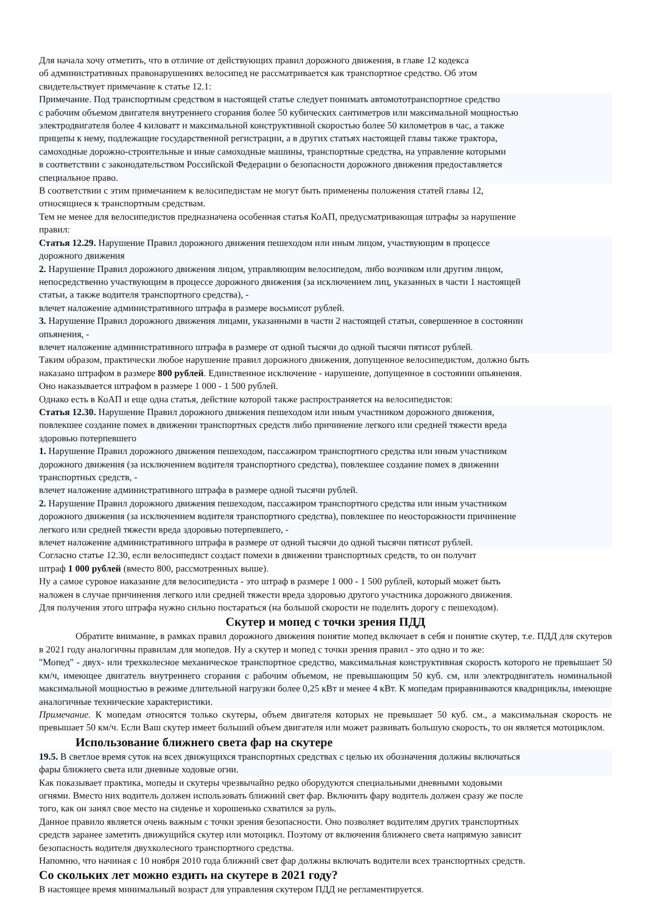Для начала хочу отметить, что в отличие от действующих правил дорожного движения, в главе 12 кодекса
об административных правонарушениях велосипед не рассматривается как транспортное средство. Об этом
свидетельствует примечание к статье 12.1:
Примечание. Под транспортным средством в настоящей статье следует понимать автомототранспортное средство
с рабочим объемом двигателя внутреннего сгорания более 50 кубических сантиметров или максимальной мощностью
электродвигателя более 4 киловатт и максимальной конструктивной скоростью более 50 километров в час, а также
прицепы к нему, подлежащие государственной регистрации, а в других статьях настоящей главы также трактора,
самоходные дорожно-строительные и иные самоходные машины, транспортные средства, на управление которыми
в соответствии с законодательством Российской Федерации о безопасности дорожного движения предоставляется
специальное право.
В соответствии с этим примечанием к велосипедистам не могут быть применены положения статей главы 12,
относящиеся к транспортным средствам.
Тем не менее для велосипедистов предназначена особенная статья КоАП, предусматривающая штрафы за нарушение
правил:
Статья 12.29. Нарушение Правил дорожного движения пешеходом или иным лицом, участвующим в процессе
дорожного движения
2. Нарушение Правил дорожного движения лицом, управляющим велосипедом, либо возчиком или другим лицом,
непосредственно участвующим в процессе дорожного движения (за исключением лиц, указанных в части 1 настоящей
статьи, а также водителя транспортного средства), -
влечет наложение административного штрафа в размере восьмисот рублей.
3. Нарушение Правил дорожного движения лицами, указанными в части 2 настоящей статьи, совершенное в состоянии
опьянения, -
влечет наложение административного штрафа в размере от одной тысячи до одной тысячи пятисот рублей.
Таким образом, практически любое нарушение правил дорожного движения, допущенное велосипедистом, должно быть
наказано штрафом в размере 800 рублей. Единственное исключение - нарушение, допущенное в состоянии опьянения.
Оно наказывается штрафом в размере 1 000 - 1 500 рублей.
Однако есть в КоАП и еще одна статья, действие которой также распространяется на велосипедистов:
Статья 12.30. Нарушение Правил дорожного движения пешеходом или иным участником дорожного движения,
повлекшее создание помех в движении транспортных средств либо причинение легкого или средней тяжести вреда
здоровью потерпевшего
1. Нарушение Правил дорожного движения пешеходом, пассажиром транспортного средства или иным участником
дорожного движения (за исключением водителя транспортного средства), повлекшее создание помех в движении
транспортных средств, -
влечет наложение административного штрафа в размере одной тысячи рублей.
2. Нарушение Правил дорожного движения пешеходом, пассажиром транспортного средства или иным участником
дорожного движения (за исключением водителя транспортного средства), повлекшее по неосторожности причинение
легкого или средней тяжести вреда здоровью потерпевшего, -
влечет наложение административного штрафа в размере от одной тысячи до одной тысячи пятисот рублей.
Согласно статье 12.30, если велосипедист создаст помехи в движении транспортных средств, то он получит
штраф 1 000 рублей (вместо 800, рассмотренных выше).
Ну а самое суровое наказание для велосипедиста - это штраф в размере 1 000 - 1 500 рублей, который может быть
наложен в случае причинения легкого или средней тяжести вреда здоровью другого участника дорожного движения.
Для получения этого штрафа нужно сильно постараться (на большой скорости не поделить дорогу с пешеходом).
Скутер и мопед с точки зрения ПДД
Обратите внимание, в рамках правил дорожного движения понятие мопед включает в себя и понятие скутер, т.е. ПДД для скутеров в 2021 году аналогичны правилам для мопедов. Ну а скутер и мопед с точки зрения правил - это одно и то же:
"Мопед" - двух- или трехколесное механическое транспортное средство, максимальная конструктивная скорость которого не превышает 50 км/ч, имеющее двигатель внутреннего сгорания с рабочим объемом, не превышающим 50 куб. см, или электродвигатель номинальной максимальной мощностью в режиме длительной нагрузки более 0,25 кВт и менее 4 кВт. К мопедам приравниваются квадрициклы, имеющие аналогичные технические характеристики.
Примечание. К мопедам относятся только скутеры, объем двигателя которых не превышает 50 куб. см., а максимальная скорость не превышает 50 км/ч. Если Ваш скутер имеет больший объем двигателя или может развивать большую скорость, то он является мотоциклом.
Использование ближнего света фар на скутере
19.5. В светлое время суток на всех движущихся транспортных средствах с целью их обозначения должны включаться
фары ближнего света или дневные ходовые огни.
Как показывает практика, мопеды и скутеры чрезвычайно редко оборудуются специальными дневными ходовыми
огнями. Вместо них водитель должен использовать ближний свет фар. Включить фару водитель должен сразу же после
того, как он занял свое место на сиденье и хорошенько схватился за руль.
Данное правило является очень важным с точки зрения безопасности. Оно позволяет водителям других транспортных
средств заранее заметить движущийся скутер или мотоцикл. Поэтому от включения ближнего света напрямую зависит
безопасность водителя двухколесного транспортного средства.
Напомню, что начиная с 10 ноября 2010 года ближний свет фар должны включать водители всех транспортных средств.
Со скольких лет можно ездить на скутере в 2021 году?
В настоящее время минимальный возраст для управления скутером ПДД не регламентируется.